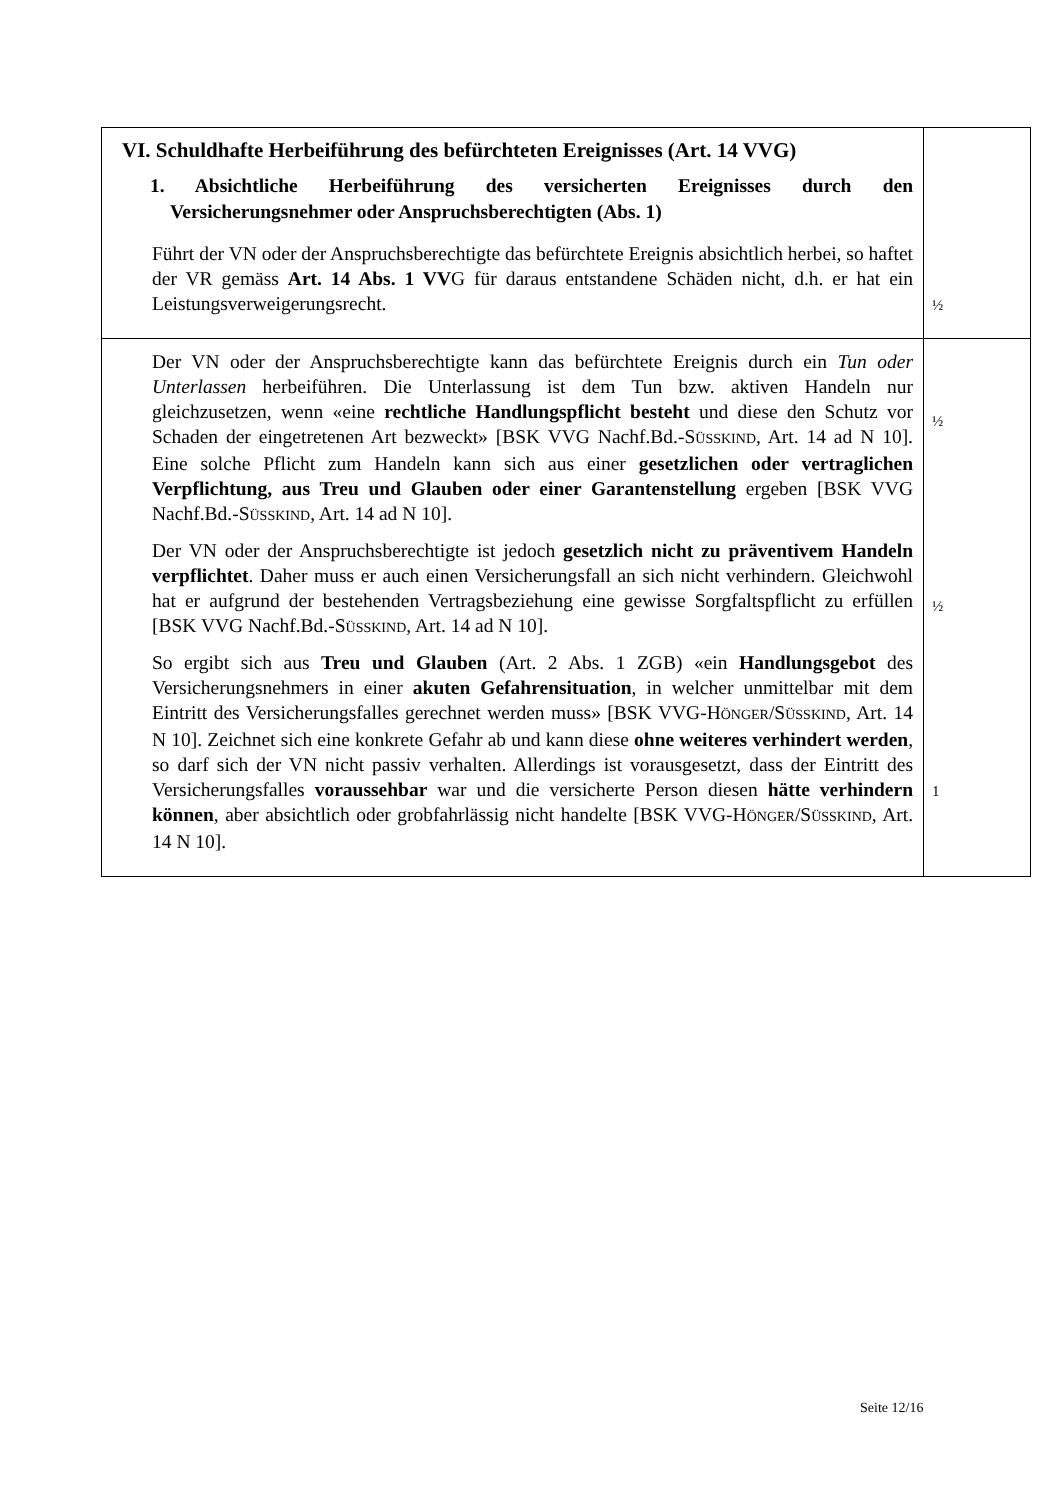| VI. Schuldhafte Herbeiführung des befürchteten Ereignisses (Art. 14 VVG) 1. Absichtliche Herbeiführung des versicherten Ereignisses durch den Versicherungsnehmer oder Anspruchsberechtigten (Abs. 1) Führt der VN oder der Anspruchsberechtigte das befürchtete Ereignis absichtlich herbei, so haftet der VR gemäss Art. 14 Abs. 1 VV G für daraus entstandene Schäden nicht, d.h. er hat ein Leistungsverweigerungsrecht. | ½ |
| Der VN oder der Anspruchsberechtigte kann das befürchtete Ereignis durch ein Tun oder Unterlassen herbeiführen. Die Unterlassung ist dem Tun bzw. aktiven Handeln nur gleichzusetzen, wenn «eine rechtliche Handlungspflicht besteht und diese den Schutz vor Schaden der eingetretenen Art bezweckt» [BSK VVG Nachf.Bd.-S ÜSSKIND , Art. 14 ad N 10]. Eine solche Pflicht zum Handeln kann sich aus einer gesetzlichen oder vertraglichen Verpflichtung, aus Treu und Glauben oder einer Garantenstellung ergeben [BSK VVG Nachf.Bd.-S ÜSSKIND , Art. 14 ad N 10]. Der VN oder der Anspruchsberechtigte ist jedoch gesetzlich nicht zu präventivem Handeln verpflichtet . Daher muss er auch einen Versicherungsfall an sich nicht verhindern. Gleichwohl hat er aufgrund der bestehenden Vertragsbeziehung eine gewisse Sorgfaltspflicht zu erfüllen [BSK VVG Nachf.Bd.-S ÜSSKIND , Art. 14 ad N 10]. So ergibt sich aus Treu und Glauben (Art. 2 Abs. 1 ZGB) «ein Handlungsgebot des Versicherungsnehmers in einer akuten Gefahrensituation , in welcher unmittelbar mit dem Eintritt des Versicherungsfalles gerechnet werden muss» [BSK VVG-H ÖNGER /S ÜSSKIND , Art. 14 N 10]. Zeichnet sich eine konkrete Gefahr ab und kann diese ohne weiteres verhindert werden , so darf sich der VN nicht passiv verhalten. Allerdings ist vorausgesetzt, dass der Eintritt des Versicherungsfalles voraussehbar war und die versicherte Person diesen hätte verhindern können , aber absichtlich oder grobfahrlässig nicht handelte [BSK VVG-H ÖNGER /S ÜSSKIND , Art. 14 N 10]. | ½ ½ 1 |
Seite 12/16